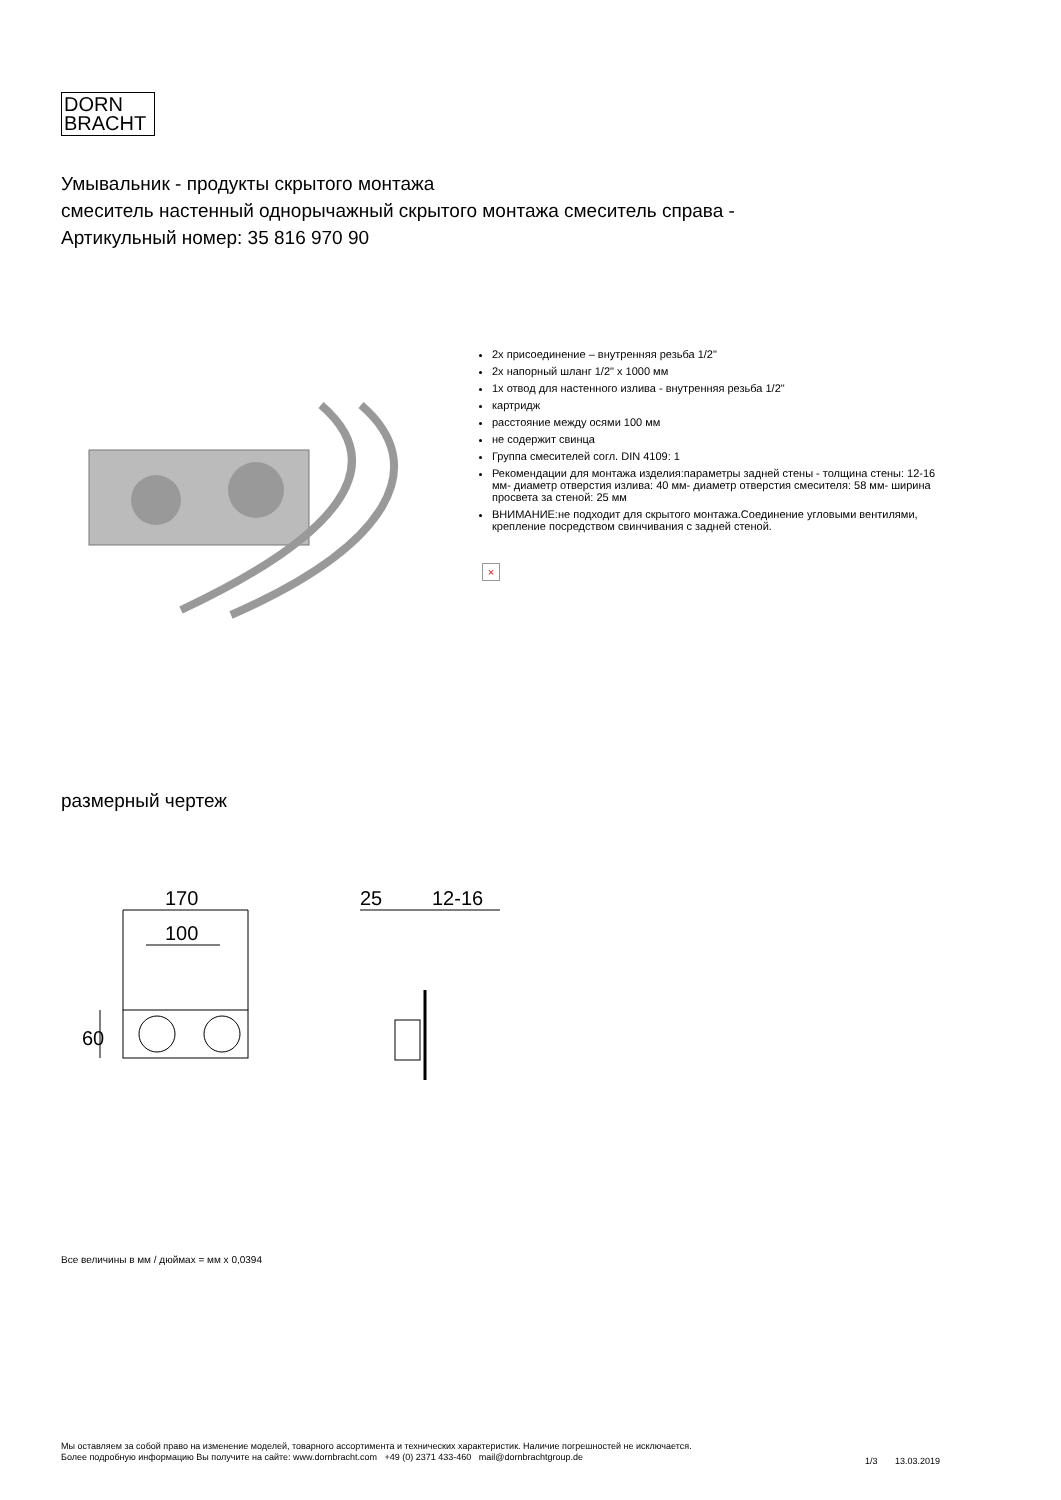DORN
BRACHT
Умывальник - продукты скрытого монтажа
смеситель настенный однорычажный скрытого монтажа смеситель справа -
Артикульный номер: 35 816 970 90
2x присоединение – внутренняя резьба 1/2"
2x напорный шланг 1/2" x 1000 мм
1x отвод для настенного излива - внутренняя резьба 1/2"
картридж
расстояние между осями 100 мм
не содержит свинца
Группа смесителей согл. DIN 4109: 1
Рекомендации для монтажа изделия:параметры задней стены - толщина стены: 12-16 мм- диаметр отверстия излива: 40 мм- диаметр отверстия смесителя: 58 мм- ширина просвета за стеной: 25 мм
ВНИМАНИЕ:не подходит для скрытого монтажа.Соединение угловыми вентилями, крепление посредством свинчивания с задней стеной.
×
размерный чертеж
170
100
60
25
12-16
Все величины в мм / дюймах = мм x 0,0394
Мы оставляем за собой право на изменение моделей, товарного ассортимента и технических характеристик. Наличие погрешностей не исключается.
Более подробную информацию Вы получите на сайте: www.dornbracht.com +49 (0) 2371 433-460 mail@dornbrachtgroup.de
1/3 13.03.2019